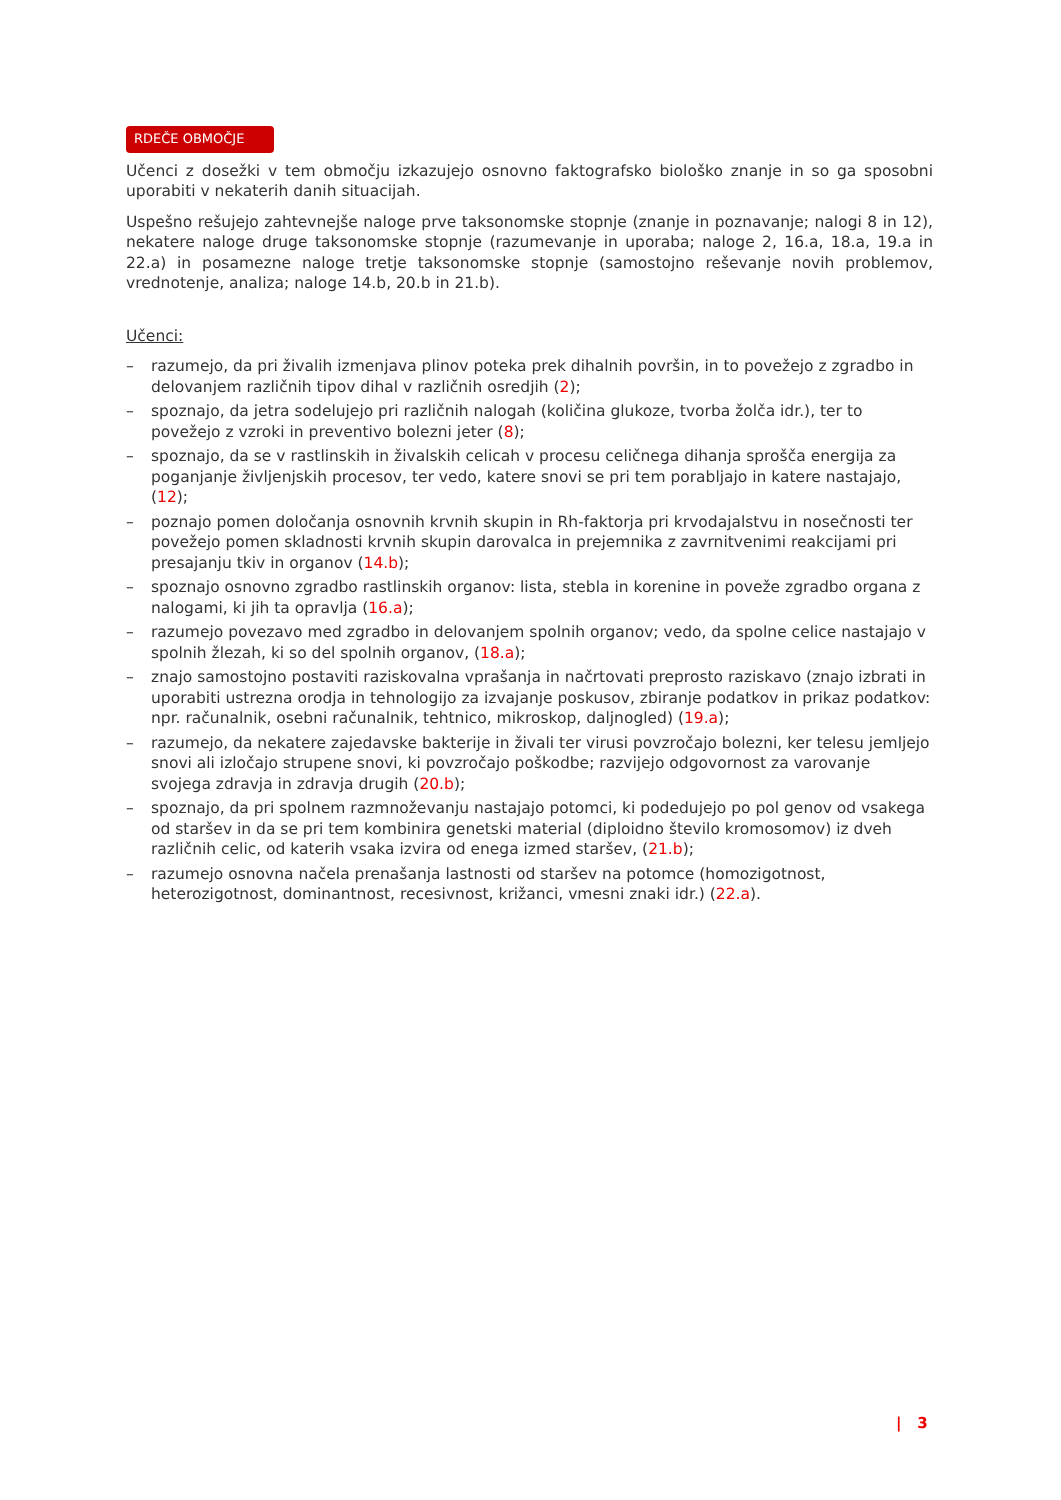RDEČE OBMOČJE
Učenci z dosežki v tem območju izkazujejo osnovno faktografsko biološko znanje in so ga sposobni uporabiti v nekaterih danih situacijah.
Uspešno rešujejo zahtevnejše naloge prve taksonomske stopnje (znanje in poznavanje; nalogi 8 in 12), nekatere naloge druge taksonomske stopnje (razumevanje in uporaba; naloge 2, 16.a, 18.a, 19.a in 22.a) in posamezne naloge tretje taksonomske stopnje (samostojno reševanje novih problemov, vrednotenje, analiza; naloge 14.b, 20.b in 21.b).
Učenci:
– razumejo, da pri živalih izmenjava plinov poteka prek dihalnih površin, in to povežejo z zgradbo in delovanjem različnih tipov dihal v različnih osredjih (2);
– spoznajo, da jetra sodelujejo pri različnih nalogah (količina glukoze, tvorba žolča idr.), ter to povežejo z vzroki in preventivo bolezni jeter (8);
– spoznajo, da se v rastlinskih in živalskih celicah v procesu celičnega dihanja sprošča energija za poganjanje življenjskih procesov, ter vedo, katere snovi se pri tem porabljajo in katere nastajajo, (12);
– poznajo pomen določanja osnovnih krvnih skupin in Rh-faktorja pri krvodajalstvu in nosečnosti ter povežejo pomen skladnosti krvnih skupin darovalca in prejemnika z zavrnitvenimi reakcijami pri presajanju tkiv in organov (14.b);
– spoznajo osnovno zgradbo rastlinskih organov: lista, stebla in korenine in poveže zgradbo organa z nalogami, ki jih ta opravlja (16.a);
– razumejo povezavo med zgradbo in delovanjem spolnih organov; vedo, da spolne celice nastajajo v spolnih žlezah, ki so del spolnih organov, (18.a);
– znajo samostojno postaviti raziskovalna vprašanja in načrtovati preprosto raziskavo (znajo izbrati in uporabiti ustrezna orodja in tehnologijo za izvajanje poskusov, zbiranje podatkov in prikaz podatkov: npr. računalnik, osebni računalnik, tehtnico, mikroskop, daljnogled) (19.a);
– razumejo, da nekatere zajedavske bakterije in živali ter virusi povzročajo bolezni, ker telesu jemljejo snovi ali izločajo strupene snovi, ki povzročajo poškodbe; razvijejo odgovornost za varovanje svojega zdravja in zdravja drugih (20.b);
– spoznajo, da pri spolnem razmnoževanju nastajajo potomci, ki podedujejo po pol genov od vsakega od staršev in da se pri tem kombinira genetski material (diploidno število kromosomov) iz dveh različnih celic, od katerih vsaka izvira od enega izmed staršev, (21.b);
– razumejo osnovna načela prenašanja lastnosti od staršev na potomce (homozigotnost, heterozigotnost, dominantnost, recesivnost, križanci, vmesni znaki idr.) (22.a).
| 3